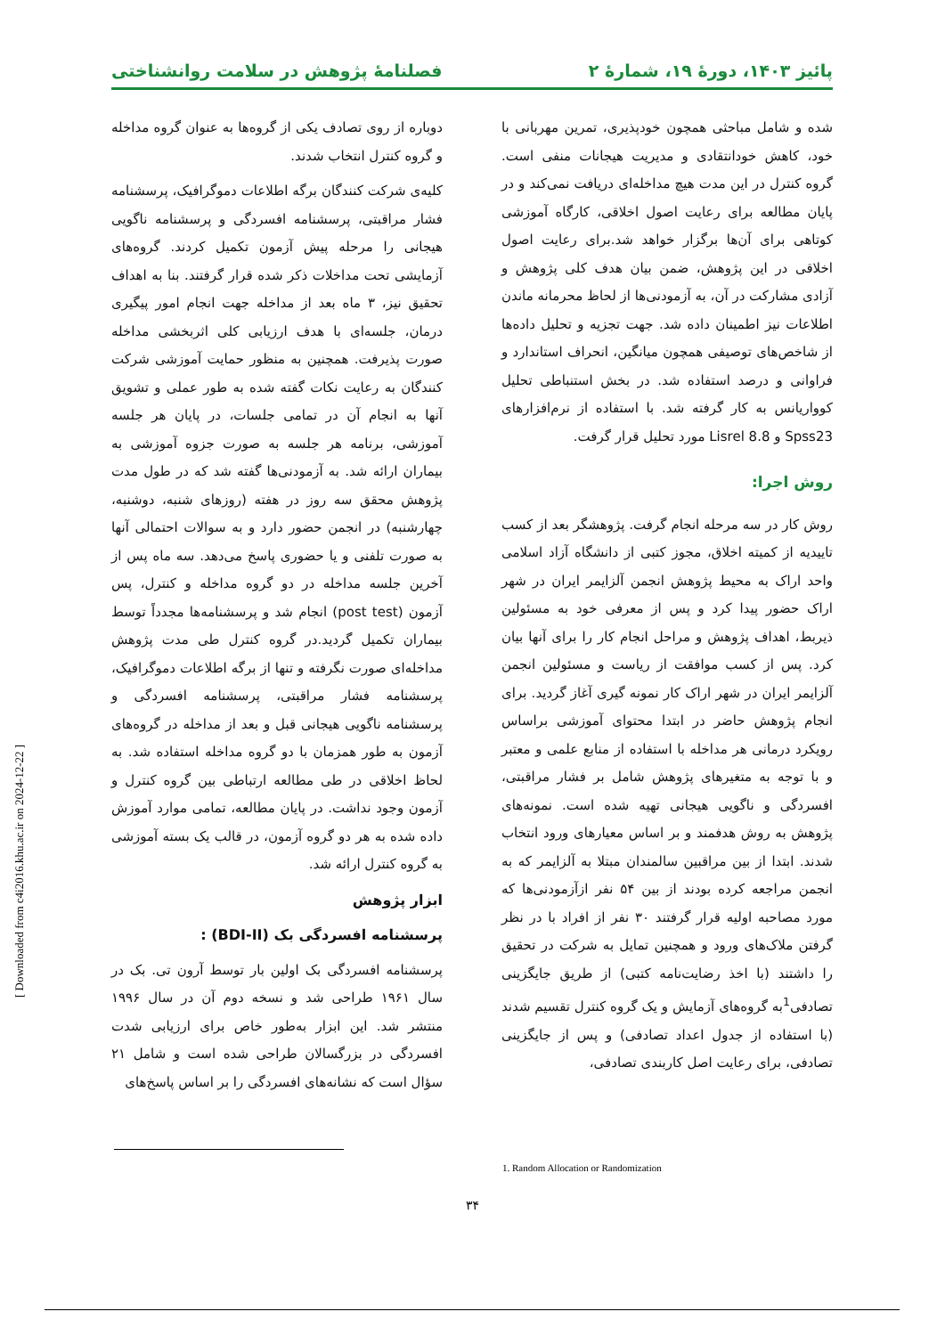پائیز ۱۴۰۳، دورهٔ ۱۹، شمارهٔ ۲ فصلنامهٔ پژوهش در سلامت روانشناختی
شده و شامل مباحثی همچون خودپذیری، تمرین مهربانی با خود، کاهش خودانتقادی و مدیریت هیجانات منفی است. گروه کنترل در این مدت هیچ مداخله‌ای دریافت نمی‌کند و در پایان مطالعه برای رعایت اصول اخلاقی، کارگاه آموزشی کوتاهی برای آن‌ها برگزار خواهد شد.برای رعایت اصول اخلاقی در این پژوهش، ضمن بیان هدف کلی پژوهش و آزادی مشارکت در آن، به آزمودنی‌ها از لحاظ محرمانه ماندن اطلاعات نیز اطمینان داده شد. جهت تجزیه و تحلیل داده‌ها از شاخص‌های توصیفی همچون میانگین، انحراف استاندارد و فراوانی و درصد استفاده شد. در بخش استنباطی تحلیل کوواریانس به کار گرفته شد. با استفاده از نرم‌افزارهای Spss23 و Lisrel 8.8 مورد تحلیل قرار گرفت.
روش اجرا:
روش کار در سه مرحله انجام گرفت. پژوهشگر بعد از کسب تاییدیه از کمیته اخلاق، مجوز کتبی از دانشگاه آزاد اسلامی واحد اراک به محیط پژوهش انجمن آلزایمر ایران در شهر اراک حضور پیدا کرد و پس از معرفی خود به مسئولین ذیربط، اهداف پژوهش و مراحل انجام کار را برای آنها بیان کرد. پس از کسب موافقت از ریاست و مسئولین انجمن آلزایمر ایران در شهر اراک کار نمونه گیری آغاز گردید. برای انجام پژوهش حاضر در ابتدا محتوای آموزشی براساس رویکرد درمانی هر مداخله با استفاده از منابع علمی و معتبر و با توجه به متغیرهای پژوهش شامل بر فشار مراقبتی، افسردگی و ناگویی هیجانی تهیه شده است. نمونه‌های پژوهش به روش هدفمند و بر اساس معیارهای ورود انتخاب شدند. ابتدا از بین مراقبین سالمندان مبتلا به آلزایمر که به انجمن مراجعه کرده بودند از بین ۵۴ نفر ازآزمودنی‌ها که مورد مصاحبه اولیه قرار گرفتند ۳۰ نفر از افراد با در نظر گرفتن ملاک‌های ورود و همچنین تمایل به شرکت در تحقیق را داشتند (با اخذ رضایت‌نامه کتبی) از طریق جایگزینی تصادفی<sup>1</sup>به گروه‌های آزمایش و یک گروه کنترل تقسیم شدند (با استفاده از جدول اعداد تصادفی) و پس از جایگزینی تصادفی، برای رعایت اصل کاربندی تصادفی،
دوباره از روی تصادف یکی از گروه‌ها به عنوان گروه مداخله و گروه کنترل انتخاب شدند.
کلیه‌ی شرکت کنندگان برگه اطلاعات دموگرافیک، پرسشنامه فشار مراقبتی، پرسشنامه افسردگی و پرسشنامه ناگویی هیجانی را مرحله پیش آزمون تکمیل کردند. گروه‌های آزمایشی تحت مداخلات ذکر شده قرار گرفتند. بنا به اهداف تحقیق نیز، ۳ ماه بعد از مداخله جهت انجام امور پیگیری درمان، جلسه‌ای با هدف ارزیابی کلی اثربخشی مداخله صورت پذیرفت. همچنین به منظور حمایت آموزشی شرکت کنندگان به رعایت نکات گفته شده به طور عملی و تشویق آنها به انجام آن در تمامی جلسات، در پایان هر جلسه آموزشی، برنامه هر جلسه به صورت جزوه آموزشی به بیماران ارائه شد. به آزمودنی‌ها گفته شد که در طول مدت پژوهش محقق سه روز در هفته (روزهای شنبه، دوشنبه، چهارشنبه) در انجمن حضور دارد و به سوالات احتمالی آنها به صورت تلفنی و یا حضوری پاسخ می‌دهد. سه ماه پس از آخرین جلسه مداخله در دو گروه مداخله و کنترل، پس آزمون (post test) انجام شد و پرسشنامه‌ها مجدداً توسط بیماران تکمیل گردید.در گروه کنترل طی مدت پژوهش مداخله‌ای صورت نگرفته و تنها از برگه اطلاعات دموگرافیک، پرسشنامه فشار مراقبتی، پرسشنامه افسردگی و پرسشنامه ناگویی هیجانی قبل و بعد از مداخله در گروه‌های آزمون به طور همزمان با دو گروه مداخله استفاده شد. به لحاظ اخلاقی در طی مطالعه ارتباطی بین گروه کنترل و آزمون وجود نداشت. در پایان مطالعه، تمامی موارد آموزش داده شده به هر دو گروه آزمون، در قالب یک بسته آموزشی به گروه کنترل ارائه شد.
ابزار پژوهش
پرسشنامه افسردگی بک (BDI-II) :
پرسشنامه افسردگی بک اولین بار توسط آرون تی. بک در سال ۱۹۶۱ طراحی شد و نسخه دوم آن در سال ۱۹۹۶ منتشر شد. این ابزار به‌طور خاص برای ارزیابی شدت افسردگی در بزرگسالان طراحی شده است و شامل ۲۱ سؤال است که نشانه‌های افسردگی را بر اساس پاسخ‌های
1. Random Allocation or Randomization
۳۴
[ Downloaded from c4i2016.khu.ac.ir on 2024-12-22 ]